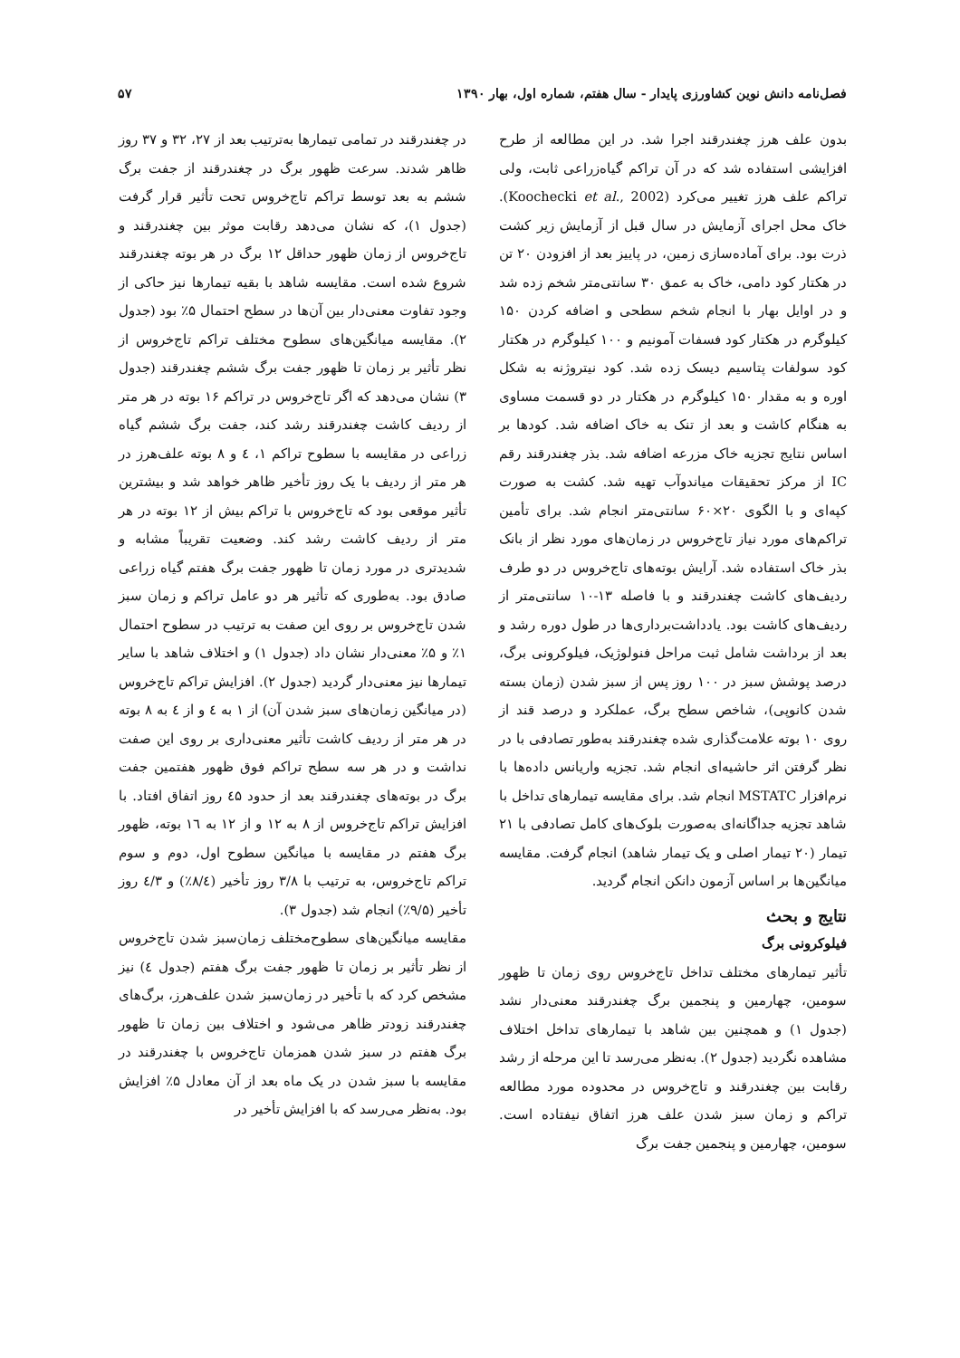فصل‌نامه دانش نوین کشاورزی پایدار - سال هفتم، شماره اول، بهار ۱۳۹۰ ۵۷
بدون علف هرز چغندرقند اجرا شد. در این مطالعه از طرح افزایشی استفاده شد که در آن تراکم گیاه‌زراعی ثابت، ولی تراکم علف هرز تغییر می‌کرد (Koochecki et al., 2002). خاک محل اجرای آزمایش در سال قبل از آزمایش زیر کشت ذرت بود. برای آماده‌سازی زمین، در پاییز بعد از افزودن ۲۰ تن در هکتار کود دامی، خاک به عمق ۳۰ سانتی‌متر شخم زده شد و در اوایل بهار با انجام شخم سطحی و اضافه کردن ۱۵۰ کیلوگرم در هکتار کود فسفات آمونیم و ۱۰۰ کیلوگرم در هکتار کود سولفات پتاسیم دیسک زده شد. کود نیتروژنه به شکل اوره و به مقدار ۱۵۰ کیلوگرم در هکتار در دو قسمت مساوی به هنگام کاشت و بعد از تنک به خاک اضافه شد. کودها بر اساس نتایج تجزیه خاک مزرعه اضافه شد. بذر چغندرقند رقم IC از مرکز تحقیقات میاندوآب تهیه شد. کشت به صورت کپه‌ای و با الگوی ۲۰×۶۰ سانتی‌متر انجام شد. برای تأمین تراکم‌های مورد نیاز تاج‌خروس در زمان‌های مورد نظر از بانک بذر خاک استفاده شد. آرایش بوته‌های تاج‌خروس در دو طرف ردیف‌های کاشت چغندرقند و با فاصله ۱۳-۱۰ سانتی‌متر از ردیف‌های کاشت بود. یادداشت‌برداری‌ها در طول دوره رشد و بعد از برداشت شامل ثبت مراحل فنولوژیک، فیلوکرونی برگ، درصد پوشش سبز در ۱۰۰ روز پس از سبز شدن (زمان بسته شدن کانوپی)، شاخص سطح برگ، عملکرد و درصد قند از روی ۱۰ بوته علامت‌گذاری شده چغندرقند به‌طور تصادفی با در نظر گرفتن اثر حاشیه‌ای انجام شد. تجزیه واریانس داده‌ها با نرم‌افزار MSTATC انجام شد. برای مقایسه تیمارهای تداخل با شاهد تجزیه جداگانه‌ای به‌صورت بلوک‌های کامل تصادفی با ۲۱ تیمار (۲۰ تیمار اصلی و یک تیمار شاهد) انجام گرفت. مقایسه میانگین‌ها بر اساس آزمون دانکن انجام گردید.
نتایج و بحث
فیلوکرونی برگ
تأثیر تیمارهای مختلف تداخل تاج‌خروس روی زمان تا ظهور سومین، چهارمین و پنجمین برگ چغندرقند معنی‌دار نشد (جدول ۱) و همچنین بین شاهد با تیمارهای تداخل اختلاف مشاهده نگردید (جدول ۲). به‌نظر می‌رسد تا این مرحله از رشد رقابت بین چغندرقند و تاج‌خروس در محدوده مورد مطالعه تراکم و زمان سبز شدن علف هرز اتفاق نیفتاده است. سومین، چهارمین و پنجمین جفت برگ
در چغندرقند در تمامی تیمارها به‌ترتیب بعد از ۲۷، ۳۲ و ۳۷ روز ظاهر شدند. سرعت ظهور برگ در چغندرقند از جفت برگ ششم به بعد توسط تراکم تاج‌خروس تحت تأثیر قرار گرفت (جدول ۱)، که نشان می‌دهد رقابت موثر بین چغندرقند و تاج‌خروس از زمان ظهور حداقل ۱۲ برگ در هر بوته چغندرقند شروع شده است. مقایسه شاهد با بقیه تیمارها نیز حاکی از وجود تفاوت معنی‌دار بین آن‌ها در سطح احتمال ۵٪ بود (جدول ۲). مقایسه میانگین‌های سطوح مختلف تراکم تاج‌خروس از نظر تأثیر بر زمان تا ظهور جفت برگ ششم چغندرقند (جدول ۳) نشان می‌دهد که اگر تاج‌خروس در تراکم ۱۶ بوته در هر متر از ردیف کاشت چغندرقند رشد کند، جفت برگ ششم گیاه زراعی در مقایسه با سطوح تراکم ۱، ٤ و ۸ بوته علف‌هرز در هر متر از ردیف با یک روز تأخیر ظاهر خواهد شد و بیشترین تأثیر موقعی بود که تاج‌خروس با تراکم بیش از ۱۲ بوته در هر متر از ردیف کاشت رشد کند. وضعیت تقریباً مشابه و شدیدتری در مورد زمان تا ظهور جفت برگ هفتم گیاه زراعی صادق بود. به‌طوری که تأثیر هر دو عامل تراکم و زمان سبز شدن تاج‌خروس بر روی این صفت به ترتیب در سطوح احتمال ۱٪ و ۵٪ معنی‌دار نشان داد (جدول ۱) و اختلاف شاهد با سایر تیمارها نیز معنی‌دار گردید (جدول ۲). افزایش تراکم تاج‌خروس (در میانگین زمان‌های سبز شدن آن) از ۱ به ٤ و از ٤ به ۸ بوته در هر متر از ردیف کاشت تأثیر معنی‌داری بر روی این صفت نداشت و در هر سه سطح تراکم فوق ظهور هفتمین جفت برگ در بوته‌های چغندرقند بعد از حدود ٤۵ روز اتفاق افتاد. با افزایش تراکم تاج‌خروس از ۸ به ۱۲ و از ۱۲ به ۱٦ بوته، ظهور برگ هفتم در مقایسه با میانگین سطوح اول، دوم و سوم تراکم تاج‌خروس، به ترتیب با ۳/۸ روز تأخیر (۸/٤٪) و ٤/۳ روز تأخیر (۹/۵٪) انجام شد (جدول ۳).
مقایسه میانگین‌های سطوح‌مختلف زمان‌سبز شدن تاج‌خروس از نظر تأثیر بر زمان تا ظهور جفت برگ هفتم (جدول ٤) نیز مشخص کرد که با تأخیر در زمان‌سبز شدن علف‌هرز، برگ‌های چغندرقند زودتر ظاهر می‌شود و اختلاف بین زمان تا ظهور برگ هفتم در سبز شدن همزمان تاج‌خروس با چغندرقند در مقایسه با سبز شدن در یک ماه بعد از آن معادل ۵٪ افزایش بود. به‌نظر می‌رسد که با افزایش تأخیر در